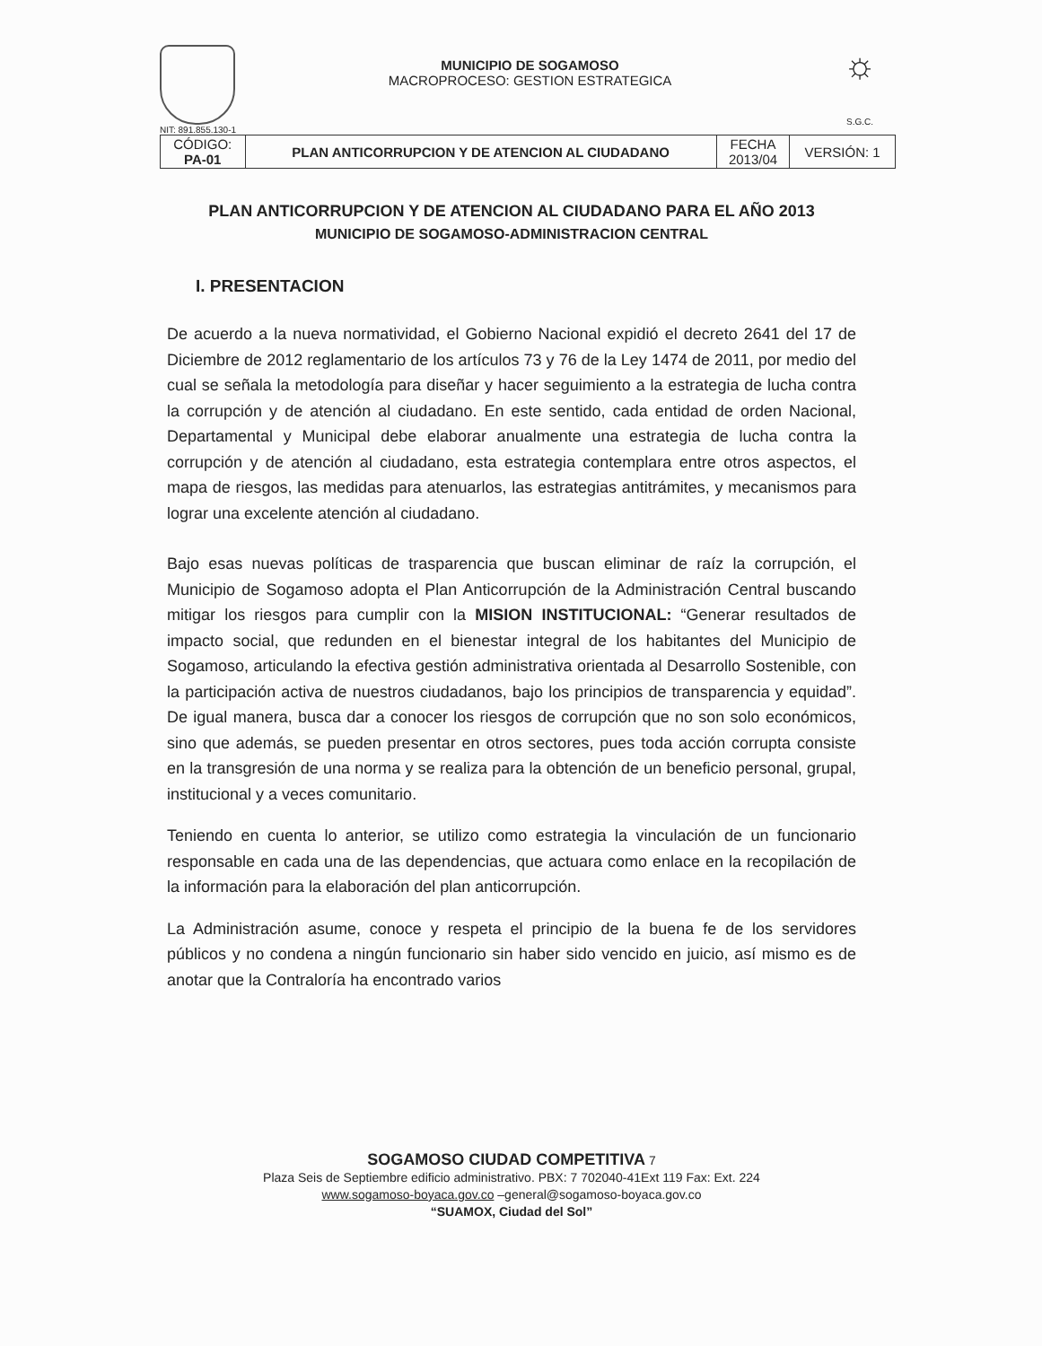NIT: 891.855.130-1
MUNICIPIO DE SOGAMOSO
MACROPROCESO: GESTION ESTRATEGICA
☼
S.G.C.
| CÓDIGO: PA-01 | PLAN ANTICORRUPCION Y DE ATENCION AL CIUDADANO | FECHA 2013/04 | VERSIÓN: 1 |
PLAN ANTICORRUPCION Y DE ATENCION AL CIUDADANO PARA EL AÑO 2013
MUNICIPIO DE SOGAMOSO-ADMINISTRACION CENTRAL
I. PRESENTACION
De acuerdo a la nueva normatividad, el Gobierno Nacional expidió el decreto 2641 del 17 de Diciembre de 2012 reglamentario de los artículos 73 y 76 de la Ley 1474 de 2011, por medio del cual se señala la metodología para diseñar y hacer seguimiento a la estrategia de lucha contra la corrupción y de atención al ciudadano. En este sentido, cada entidad de orden Nacional, Departamental y Municipal debe elaborar anualmente una estrategia de lucha contra la corrupción y de atención al ciudadano, esta estrategia contemplara entre otros aspectos, el mapa de riesgos, las medidas para atenuarlos, las estrategias antitrámites, y mecanismos para lograr una excelente atención al ciudadano.
Bajo esas nuevas políticas de trasparencia que buscan eliminar de raíz la corrupción, el Municipio de Sogamoso adopta el Plan Anticorrupción de la Administración Central buscando mitigar los riesgos para cumplir con la MISION INSTITUCIONAL: “Generar resultados de impacto social, que redunden en el bienestar integral de los habitantes del Municipio de Sogamoso, articulando la efectiva gestión administrativa orientada al Desarrollo Sostenible, con la participación activa de nuestros ciudadanos, bajo los principios de transparencia y equidad”. De igual manera, busca dar a conocer los riesgos de corrupción que no son solo económicos, sino que además, se pueden presentar en otros sectores, pues toda acción corrupta consiste en la transgresión de una norma y se realiza para la obtención de un beneficio personal, grupal, institucional y a veces comunitario.
Teniendo en cuenta lo anterior, se utilizo como estrategia la vinculación de un funcionario responsable en cada una de las dependencias, que actuara como enlace en la recopilación de la información para la elaboración del plan anticorrupción.
La Administración asume, conoce y respeta el principio de la buena fe de los servidores públicos y no condena a ningún funcionario sin haber sido vencido en juicio, así mismo es de anotar que la Contraloría ha encontrado varios
SOGAMOSO CIUDAD COMPETITIVA 7
Plaza Seis de Septiembre edificio administrativo. PBX: 7 702040-41Ext 119 Fax: Ext. 224
www.sogamoso-boyaca.gov.co –general@sogamoso-boyaca.gov.co
“SUAMOX, Ciudad del Sol”